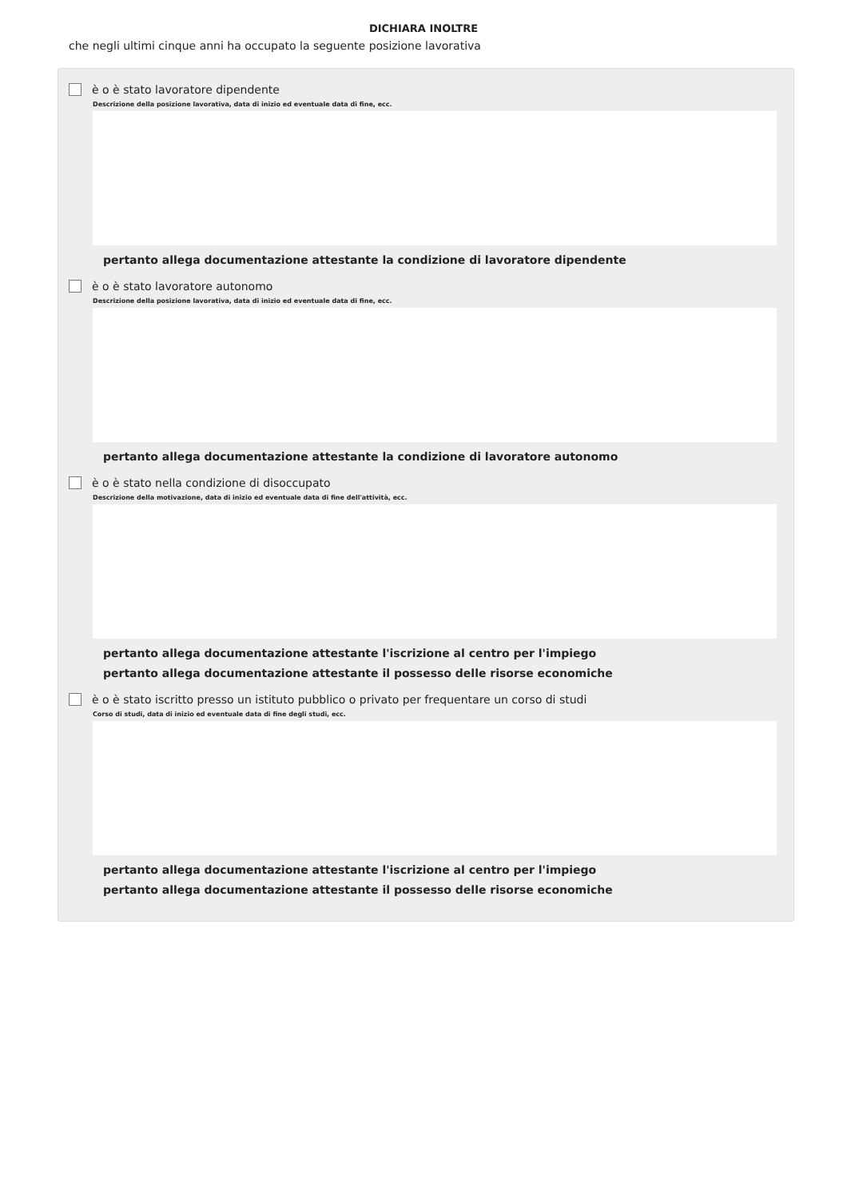DICHIARA INOLTRE
che negli ultimi cinque anni ha occupato la seguente posizione lavorativa
è o è stato lavoratore dipendente
Descrizione della posizione lavorativa, data di inizio ed eventuale data di fine, ecc.
pertanto allega documentazione attestante la condizione di lavoratore dipendente
è o è stato lavoratore autonomo
Descrizione della posizione lavorativa, data di inizio ed eventuale data di fine, ecc.
pertanto allega documentazione attestante la condizione di lavoratore autonomo
è o è stato nella condizione di disoccupato
Descrizione della motivazione, data di inizio ed eventuale data di fine dell'attività, ecc.
pertanto allega documentazione attestante l'iscrizione al centro per l'impiego
pertanto allega documentazione attestante il possesso delle risorse economiche
è o è stato iscritto presso un istituto pubblico o privato per frequentare un corso di studi
Corso di studi, data di inizio ed eventuale data di fine degli studi, ecc.
pertanto allega documentazione attestante l'iscrizione al centro per l'impiego
pertanto allega documentazione attestante il possesso delle risorse economiche